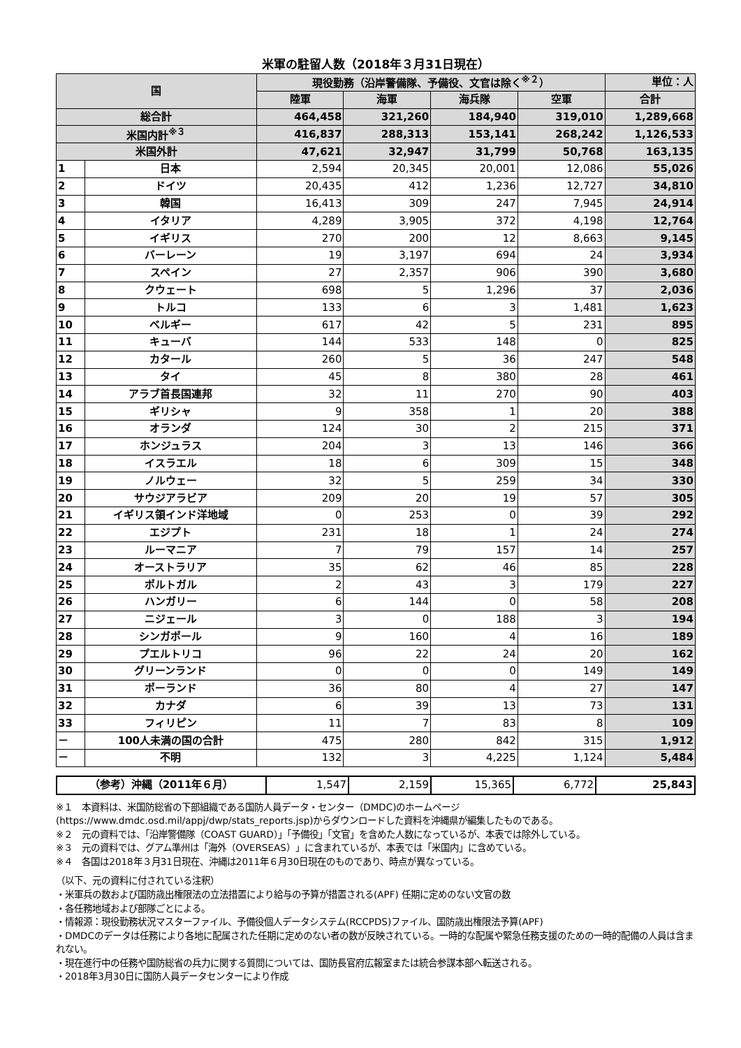米軍の駐留人数（2018年３月31日現在）
| 国 | | 現役勤務（沿岸警備隊、予備役、文官は除く<sup>※２</sup>） | | | | 単位：人 |
| --- | --- | --- | --- | --- | --- | --- |
| | | 陸軍 | 海軍 | 海兵隊 | 空軍 | 合計 |
| 総合計 | | 464,458 | 321,260 | 184,940 | 319,010 | 1,289,668 |
| 米国内計<sup>※３</sup> | | 416,837 | 288,313 | 153,141 | 268,242 | 1,126,533 |
| 米国外計 | | 47,621 | 32,947 | 31,799 | 50,768 | 163,135 |
| 1 | 日本 | 2,594 | 20,345 | 20,001 | 12,086 | 55,026 |
| 2 | ドイツ | 20,435 | 412 | 1,236 | 12,727 | 34,810 |
| 3 | 韓国 | 16,413 | 309 | 247 | 7,945 | 24,914 |
| 4 | イタリア | 4,289 | 3,905 | 372 | 4,198 | 12,764 |
| 5 | イギリス | 270 | 200 | 12 | 8,663 | 9,145 |
| 6 | バーレーン | 19 | 3,197 | 694 | 24 | 3,934 |
| 7 | スペイン | 27 | 2,357 | 906 | 390 | 3,680 |
| 8 | クウェート | 698 | 5 | 1,296 | 37 | 2,036 |
| 9 | トルコ | 133 | 6 | 3 | 1,481 | 1,623 |
| 10 | ベルギー | 617 | 42 | 5 | 231 | 895 |
| 11 | キューバ | 144 | 533 | 148 | 0 | 825 |
| 12 | カタール | 260 | 5 | 36 | 247 | 548 |
| 13 | タイ | 45 | 8 | 380 | 28 | 461 |
| 14 | アラブ首長国連邦 | 32 | 11 | 270 | 90 | 403 |
| 15 | ギリシャ | 9 | 358 | 1 | 20 | 388 |
| 16 | オランダ | 124 | 30 | 2 | 215 | 371 |
| 17 | ホンジュラス | 204 | 3 | 13 | 146 | 366 |
| 18 | イスラエル | 18 | 6 | 309 | 15 | 348 |
| 19 | ノルウェー | 32 | 5 | 259 | 34 | 330 |
| 20 | サウジアラビア | 209 | 20 | 19 | 57 | 305 |
| 21 | イギリス領インド洋地域 | 0 | 253 | 0 | 39 | 292 |
| 22 | エジプト | 231 | 18 | 1 | 24 | 274 |
| 23 | ルーマニア | 7 | 79 | 157 | 14 | 257 |
| 24 | オーストラリア | 35 | 62 | 46 | 85 | 228 |
| 25 | ポルトガル | 2 | 43 | 3 | 179 | 227 |
| 26 | ハンガリー | 6 | 144 | 0 | 58 | 208 |
| 27 | ニジェール | 3 | 0 | 188 | 3 | 194 |
| 28 | シンガポール | 9 | 160 | 4 | 16 | 189 |
| 29 | プエルトリコ | 96 | 22 | 24 | 20 | 162 |
| 30 | グリーンランド | 0 | 0 | 0 | 149 | 149 |
| 31 | ポーランド | 36 | 80 | 4 | 27 | 147 |
| 32 | カナダ | 6 | 39 | 13 | 73 | 131 |
| 33 | フィリピン | 11 | 7 | 83 | 8 | 109 |
| － | 100人未満の国の合計 | 475 | 280 | 842 | 315 | 1,912 |
| － | 不明 | 132 | 3 | 4,225 | 1,124 | 5,484 |
| （参考）沖縄（2011年６月） | 1,547 | 2,159 | 15,365 | 6,772 | 25,843 |
※１　本資料は、米国防総省の下部組織である国防人員データ・センター（DMDC)のホームページ(https://www.dmdc.osd.mil/appj/dwp/stats_reports.jsp)からダウンロードした資料を沖縄県が編集したものである。
※２　元の資料では、「沿岸警備隊（COAST GUARD）」「予備役」「文官」を含めた人数になっているが、本表では除外している。
※３　元の資料では、グアム準州は「海外（OVERSEAS）」に含まれているが、本表では「米国内」に含めている。
※４　各国は2018年３月31日現在、沖縄は2011年６月30日現在のものであり、時点が異なっている。
（以下、元の資料に付されている注釈）
・米軍兵の数および国防歳出権限法の立法措置により給与の予算が措置される(APF) 任期に定めのない文官の数
・各任務地域および部隊ごとによる。
・情報源：現役勤務状況マスターファイル、予備役個人データシステム(RCCPDS)ファイル、国防歳出権限法予算(APF)
・DMDCのデータは任務により各地に配属された任期に定めのない者の数が反映されている。一時的な配属や緊急任務支援のための一時的配備の人員は含まれない。
・現在進行中の任務や国防総省の兵力に関する質問については、国防長官府広報室または統合参謀本部へ転送される。
・2018年3月30日に国防人員データセンターにより作成